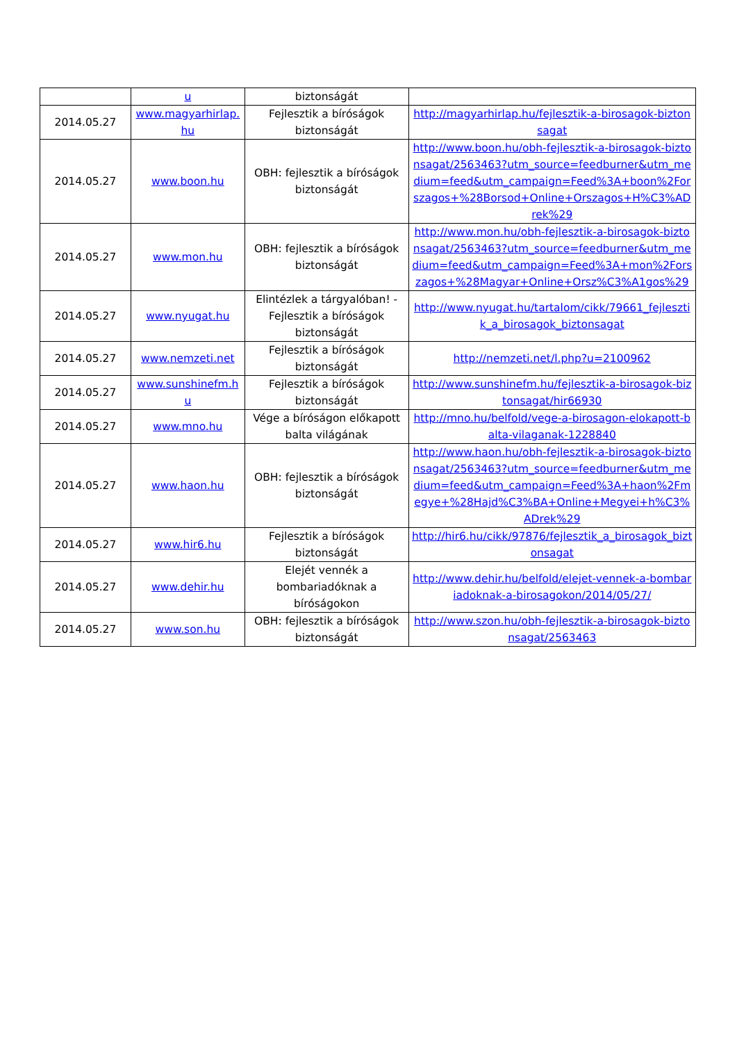| | u | biztonságát | |
| 2014.05.27 | www.magyarhirlap.hu | Fejlesztik a bíróságok biztonságát | http://magyarhirlap.hu/fejlesztik-a-birosagok-biztonsagat |
| 2014.05.27 | www.boon.hu | OBH: fejlesztik a bíróságok biztonságát | http://www.boon.hu/obh-fejlesztik-a-birosagok-biztonsagat/2563463?utm_source=feedburner&utm_medium=feed&utm_campaign=Feed%3A+boon%2Forszagos+%28Borsod+Online+Orszagos+H%C3%ADrek%29 |
| 2014.05.27 | www.mon.hu | OBH: fejlesztik a bíróságok biztonságát | http://www.mon.hu/obh-fejlesztik-a-birosagok-biztonsagat/2563463?utm_source=feedburner&utm_medium=feed&utm_campaign=Feed%3A+mon%2Forszagos+%28Magyar+Online+Orsz%C3%A1gos%29 |
| 2014.05.27 | www.nyugat.hu | Elintézlek a tárgyalóban! - Fejlesztik a bíróságok biztonságát | http://www.nyugat.hu/tartalom/cikk/79661_fejlesztik_a_birosagok_biztonsagat |
| 2014.05.27 | www.nemzeti.net | Fejlesztik a bíróságok biztonságát | http://nemzeti.net/l.php?u=2100962 |
| 2014.05.27 | www.sunshinefm.hu | Fejlesztik a bíróságok biztonságát | http://www.sunshinefm.hu/fejlesztik-a-birosagok-biztonsagat/hir66930 |
| 2014.05.27 | www.mno.hu | Vége a bíróságon előkapott balta világának | http://mno.hu/belfold/vege-a-birosagon-elokapott-balta-vilaganak-1228840 |
| 2014.05.27 | www.haon.hu | OBH: fejlesztik a bíróságok biztonságát | http://www.haon.hu/obh-fejlesztik-a-birosagok-biztonsagat/2563463?utm_source=feedburner&utm_medium=feed&utm_campaign=Feed%3A+haon%2Fmegye+%28Hajd%C3%BA+Online+Megyei+h%C3%ADrek%29 |
| 2014.05.27 | www.hir6.hu | Fejlesztik a bíróságok biztonságát | http://hir6.hu/cikk/97876/fejlesztik_a_birosagok_biztonsagat |
| 2014.05.27 | www.dehir.hu | Elejét vennék a bombariadóknak a bíróságokon | http://www.dehir.hu/belfold/elejet-vennek-a-bombariadoknak-a-birosagokon/2014/05/27/ |
| 2014.05.27 | www.son.hu | OBH: fejlesztik a bíróságok biztonságát | http://www.szon.hu/obh-fejlesztik-a-birosagok-biztonsagat/2563463 |